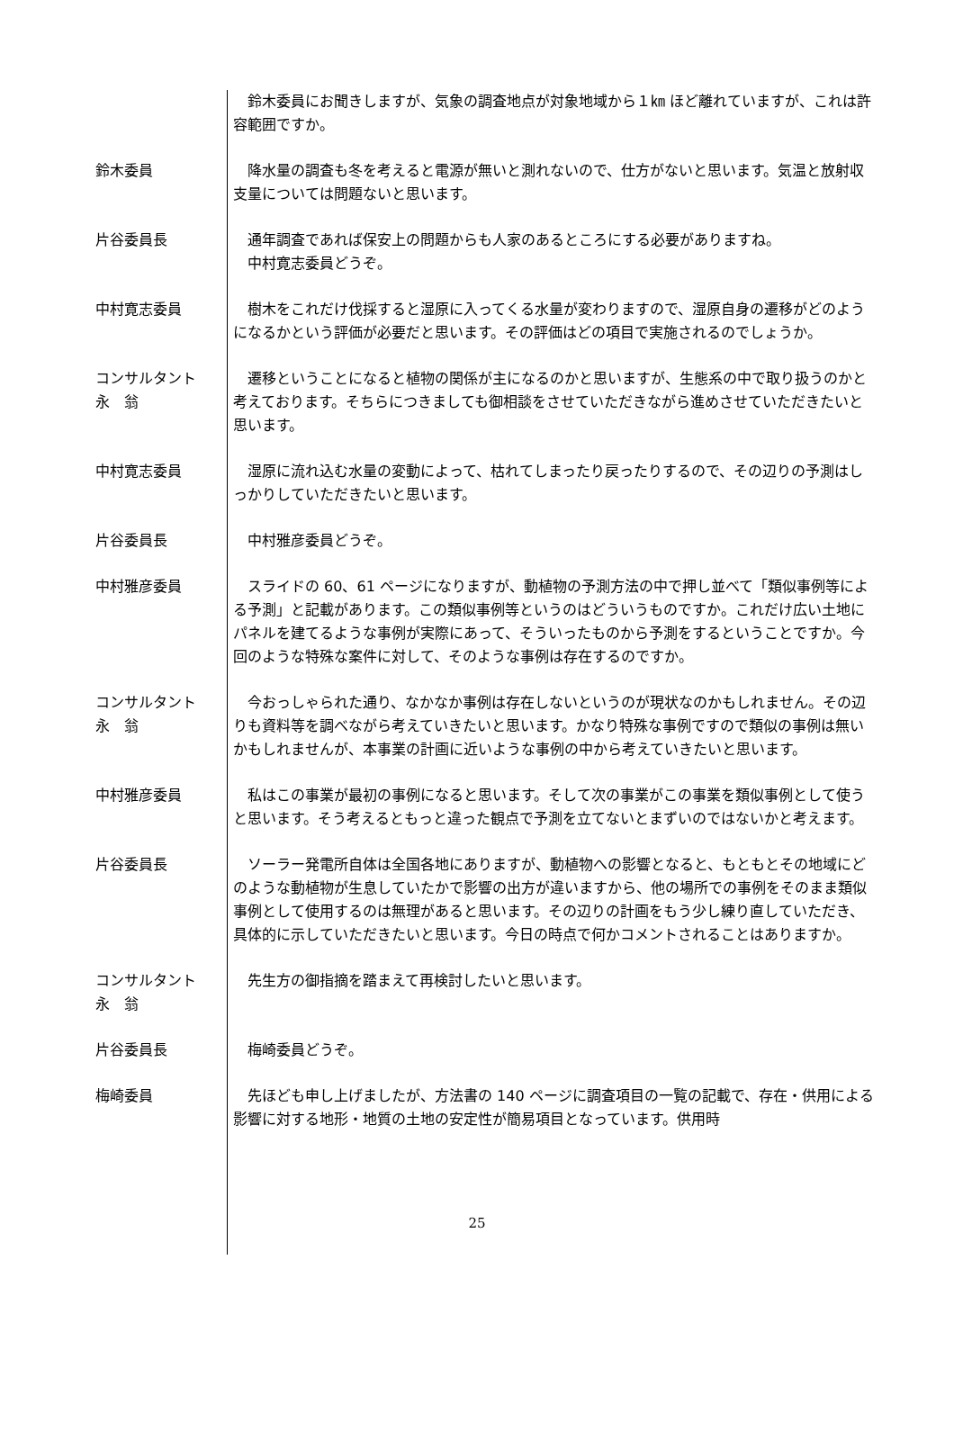鈴木委員にお聞きしますが、気象の調査地点が対象地域から１㎞ ほど離れていますが、これは許容範囲ですか。
鈴木委員 　降水量の調査も冬を考えると電源が無いと測れないので、仕方がないと思います。気温と放射収支量については問題ないと思います。
片谷委員長 　通年調査であれば保安上の問題からも人家のあるところにする必要がありますね。
　中村寛志委員どうぞ。
中村寛志委員 　樹木をこれだけ伐採すると湿原に入ってくる水量が変わりますので、湿原自身の遷移がどのようになるかという評価が必要だと思います。その評価はどの項目で実施されるのでしょうか。
コンサルタント
永　翁
　遷移ということになると植物の関係が主になるのかと思いますが、生態系の中で取り扱うのかと考えております。そちらにつきましても御相談をさせていただきながら進めさせていただきたいと思います。
中村寛志委員 　湿原に流れ込む水量の変動によって、枯れてしまったり戻ったりするので、その辺りの予測はしっかりしていただきたいと思います。
片谷委員長 　中村雅彦委員どうぞ。
中村雅彦委員 　スライドの 60、61 ページになりますが、動植物の予測方法の中で押し並べて「類似事例等による予測」と記載があります。この類似事例等というのはどういうものですか。これだけ広い土地にパネルを建てるような事例が実際にあって、そういったものから予測をするということですか。今回のような特殊な案件に対して、そのような事例は存在するのですか。
コンサルタント
永　翁
　今おっしゃられた通り、なかなか事例は存在しないというのが現状なのかもしれません。その辺りも資料等を調べながら考えていきたいと思います。かなり特殊な事例ですので類似の事例は無いかもしれませんが、本事業の計画に近いような事例の中から考えていきたいと思います。
中村雅彦委員 　私はこの事業が最初の事例になると思います。そして次の事業がこの事業を類似事例として使うと思います。そう考えるともっと違った観点で予測を立てないとまずいのではないかと考えます。
片谷委員長 　ソーラー発電所自体は全国各地にありますが、動植物への影響となると、もともとその地域にどのような動植物が生息していたかで影響の出方が違いますから、他の場所での事例をそのまま類似事例として使用するのは無理があると思います。その辺りの計画をもう少し練り直していただき、具体的に示していただきたいと思います。今日の時点で何かコメントされることはありますか。
コンサルタント
永　翁
　先生方の御指摘を踏まえて再検討したいと思います。
片谷委員長 　梅崎委員どうぞ。
梅崎委員 　先ほども申し上げましたが、方法書の 140 ページに調査項目の一覧の記載で、存在・供用による影響に対する地形・地質の土地の安定性が簡易項目となっています。供用時
25